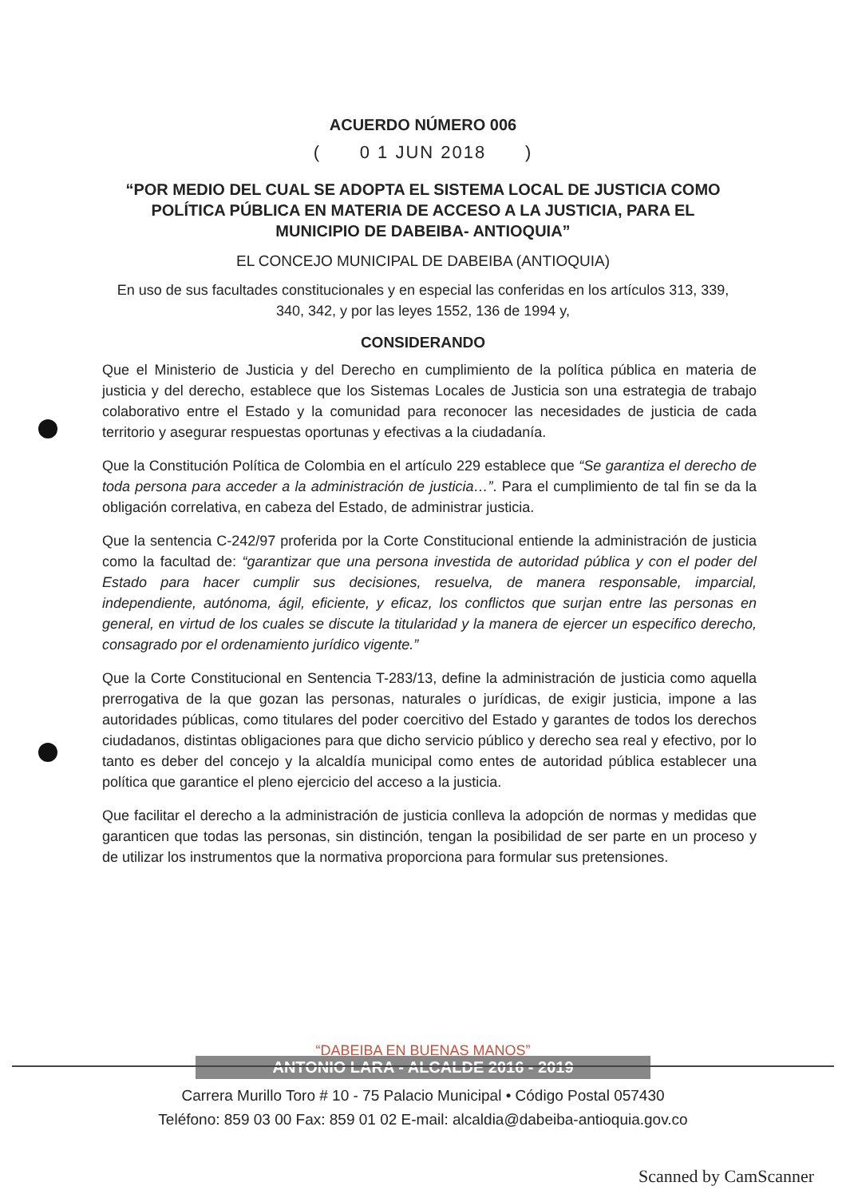ACUERDO NÚMERO 006
( 0 1 JUN 2018 )
“POR MEDIO DEL CUAL SE ADOPTA EL SISTEMA LOCAL DE JUSTICIA COMO POLÍTICA PÚBLICA EN MATERIA DE ACCESO A LA JUSTICIA, PARA EL MUNICIPIO DE DABEIBA- ANTIOQUIA”
EL CONCEJO MUNICIPAL DE DABEIBA (ANTIOQUIA)
En uso de sus facultades constitucionales y en especial las conferidas en los artículos 313, 339, 340, 342, y por las leyes 1552, 136 de 1994 y,
CONSIDERANDO
Que el Ministerio de Justicia y del Derecho en cumplimiento de la política pública en materia de justicia y del derecho, establece que los Sistemas Locales de Justicia son una estrategia de trabajo colaborativo entre el Estado y la comunidad para reconocer las necesidades de justicia de cada territorio y asegurar respuestas oportunas y efectivas a la ciudadanía.
Que la Constitución Política de Colombia en el artículo 229 establece que “Se garantiza el derecho de toda persona para acceder a la administración de justicia…”. Para el cumplimiento de tal fin se da la obligación correlativa, en cabeza del Estado, de administrar justicia.
Que la sentencia C-242/97 proferida por la Corte Constitucional entiende la administración de justicia como la facultad de: “garantizar que una persona investida de autoridad pública y con el poder del Estado para hacer cumplir sus decisiones, resuelva, de manera responsable, imparcial, independiente, autónoma, ágil, eficiente, y eficaz, los conflictos que surjan entre las personas en general, en virtud de los cuales se discute la titularidad y la manera de ejercer un especifico derecho, consagrado por el ordenamiento jurídico vigente.”
Que la Corte Constitucional en Sentencia T-283/13, define la administración de justicia como aquella prerrogativa de la que gozan las personas, naturales o jurídicas, de exigir justicia, impone a las autoridades públicas, como titulares del poder coercitivo del Estado y garantes de todos los derechos ciudadanos, distintas obligaciones para que dicho servicio público y derecho sea real y efectivo, por lo tanto es deber del concejo y la alcaldía municipal como entes de autoridad pública establecer una política que garantice el pleno ejercicio del acceso a la justicia.
Que facilitar el derecho a la administración de justicia conlleva la adopción de normas y medidas que garanticen que todas las personas, sin distinción, tengan la posibilidad de ser parte en un proceso y de utilizar los instrumentos que la normativa proporciona para formular sus pretensiones.
“DABEIBA EN BUENAS MANOS”
ANTONIO LARA - ALCALDE 2016 - 2019
Carrera Murillo Toro # 10 - 75 Palacio Municipal • Código Postal 057430
Teléfono: 859 03 00 Fax: 859 01 02 E-mail: alcaldia@dabeiba-antioquia.gov.co
Scanned by CamScanner